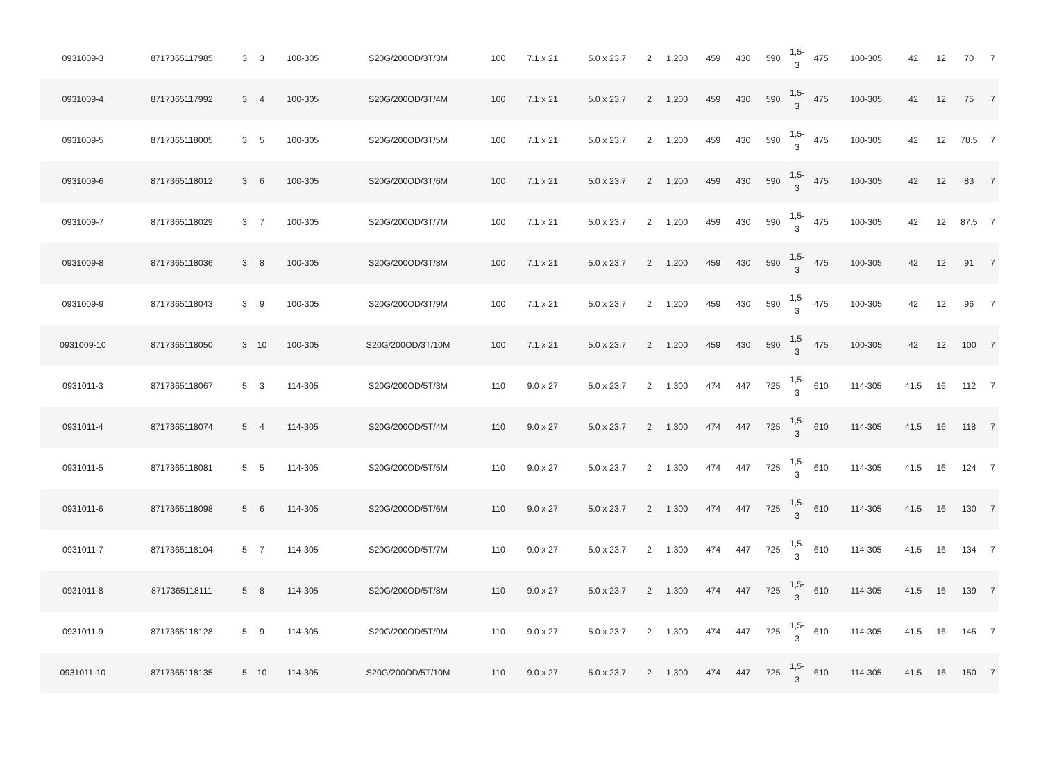| 0931009-3 | 8717365117985 | 3 | 3 | 100-305 | S20G/200OD/3T/3M | 100 | 7.1 x 21 | 5.0 x 23.7 | 2 | 1,200 | 459 | 430 | 590 | 1,5-3 | 475 | 100-305 | 42 | 12 | 70 | 7 |
| 0931009-4 | 8717365117992 | 3 | 4 | 100-305 | S20G/200OD/3T/4M | 100 | 7.1 x 21 | 5.0 x 23.7 | 2 | 1,200 | 459 | 430 | 590 | 1,5-3 | 475 | 100-305 | 42 | 12 | 75 | 7 |
| 0931009-5 | 8717365118005 | 3 | 5 | 100-305 | S20G/200OD/3T/5M | 100 | 7.1 x 21 | 5.0 x 23.7 | 2 | 1,200 | 459 | 430 | 590 | 1,5-3 | 475 | 100-305 | 42 | 12 | 78.5 | 7 |
| 0931009-6 | 8717365118012 | 3 | 6 | 100-305 | S20G/200OD/3T/6M | 100 | 7.1 x 21 | 5.0 x 23.7 | 2 | 1,200 | 459 | 430 | 590 | 1,5-3 | 475 | 100-305 | 42 | 12 | 83 | 7 |
| 0931009-7 | 8717365118029 | 3 | 7 | 100-305 | S20G/200OD/3T/7M | 100 | 7.1 x 21 | 5.0 x 23.7 | 2 | 1,200 | 459 | 430 | 590 | 1,5-3 | 475 | 100-305 | 42 | 12 | 87.5 | 7 |
| 0931009-8 | 8717365118036 | 3 | 8 | 100-305 | S20G/200OD/3T/8M | 100 | 7.1 x 21 | 5.0 x 23.7 | 2 | 1,200 | 459 | 430 | 590 | 1,5-3 | 475 | 100-305 | 42 | 12 | 91 | 7 |
| 0931009-9 | 8717365118043 | 3 | 9 | 100-305 | S20G/200OD/3T/9M | 100 | 7.1 x 21 | 5.0 x 23.7 | 2 | 1,200 | 459 | 430 | 590 | 1,5-3 | 475 | 100-305 | 42 | 12 | 96 | 7 |
| 0931009-10 | 8717365118050 | 3 | 10 | 100-305 | S20G/200OD/3T/10M | 100 | 7.1 x 21 | 5.0 x 23.7 | 2 | 1,200 | 459 | 430 | 590 | 1,5-3 | 475 | 100-305 | 42 | 12 | 100 | 7 |
| 0931011-3 | 8717365118067 | 5 | 3 | 114-305 | S20G/200OD/5T/3M | 110 | 9.0 x 27 | 5.0 x 23.7 | 2 | 1,300 | 474 | 447 | 725 | 1,5-3 | 610 | 114-305 | 41.5 | 16 | 112 | 7 |
| 0931011-4 | 8717365118074 | 5 | 4 | 114-305 | S20G/200OD/5T/4M | 110 | 9.0 x 27 | 5.0 x 23.7 | 2 | 1,300 | 474 | 447 | 725 | 1,5-3 | 610 | 114-305 | 41.5 | 16 | 118 | 7 |
| 0931011-5 | 8717365118081 | 5 | 5 | 114-305 | S20G/200OD/5T/5M | 110 | 9.0 x 27 | 5.0 x 23.7 | 2 | 1,300 | 474 | 447 | 725 | 1,5-3 | 610 | 114-305 | 41.5 | 16 | 124 | 7 |
| 0931011-6 | 8717365118098 | 5 | 6 | 114-305 | S20G/200OD/5T/6M | 110 | 9.0 x 27 | 5.0 x 23.7 | 2 | 1,300 | 474 | 447 | 725 | 1,5-3 | 610 | 114-305 | 41.5 | 16 | 130 | 7 |
| 0931011-7 | 8717365118104 | 5 | 7 | 114-305 | S20G/200OD/5T/7M | 110 | 9.0 x 27 | 5.0 x 23.7 | 2 | 1,300 | 474 | 447 | 725 | 1,5-3 | 610 | 114-305 | 41.5 | 16 | 134 | 7 |
| 0931011-8 | 8717365118111 | 5 | 8 | 114-305 | S20G/200OD/5T/8M | 110 | 9.0 x 27 | 5.0 x 23.7 | 2 | 1,300 | 474 | 447 | 725 | 1,5-3 | 610 | 114-305 | 41.5 | 16 | 139 | 7 |
| 0931011-9 | 8717365118128 | 5 | 9 | 114-305 | S20G/200OD/5T/9M | 110 | 9.0 x 27 | 5.0 x 23.7 | 2 | 1,300 | 474 | 447 | 725 | 1,5-3 | 610 | 114-305 | 41.5 | 16 | 145 | 7 |
| 0931011-10 | 8717365118135 | 5 | 10 | 114-305 | S20G/200OD/5T/10M | 110 | 9.0 x 27 | 5.0 x 23.7 | 2 | 1,300 | 474 | 447 | 725 | 1,5-3 | 610 | 114-305 | 41.5 | 16 | 150 | 7 |